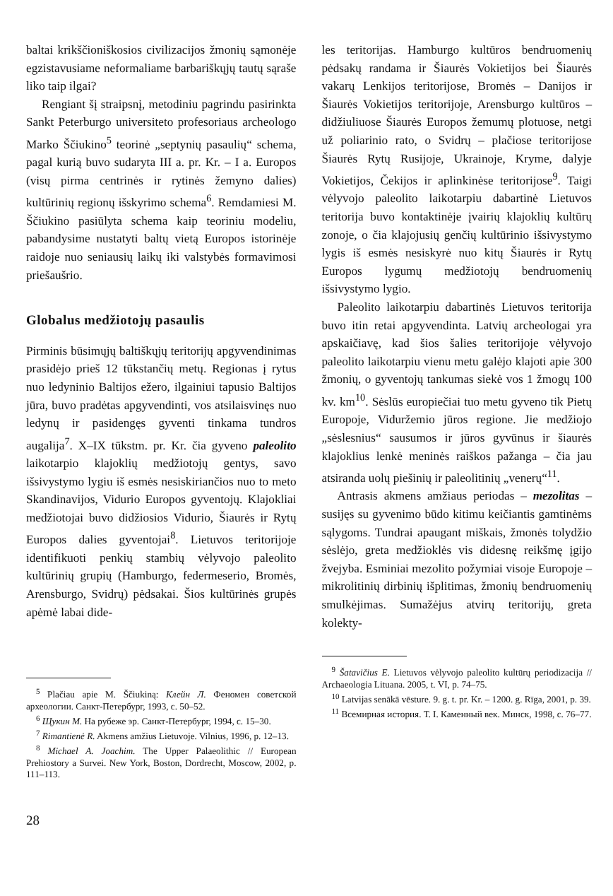baltai krikščioniškosios civilizacijos žmonių sąmonėje egzistavusiame neformaliame barbariškųjų tautų sąraše liko taip ilgai?
Rengiant šį straipsnį, metodiniu pagrindu pasirinkta Sankt Peterburgo universiteto profesoriaus archeologo Marko Ščiukino<sup>5</sup> teorinė „septynių pasaulių“ schema, pagal kurią buvo sudaryta III a. pr. Kr. – I a. Europos (visų pirma centrinės ir rytinės žemyno dalies) kultūrinių regionų išskyrimo schema<sup>6</sup>. Remdamiesi M. Ščiukino pasiūlyta schema kaip teoriniu modeliu, pabandysime nustatyti baltų vietą Europos istorinėje raidoje nuo seniausių laikų iki valstybės formavimosi priešaušrio.
Globalus medžiotojų pasaulis
Pirminis būsimųjų baltiškųjų teritorijų apgyvendinimas prasidėjo prieš 12 tūkstančių metų. Regionas į rytus nuo ledyninio Baltijos ežero, ilgainiui tapusio Baltijos jūra, buvo pradėtas apgyvendinti, vos atsilaisvinęs nuo ledynų ir pasidengęs gyventi tinkama tundros augalija<sup>7</sup>. X–IX tūkstm. pr. Kr. čia gyveno paleolito laikotarpio klajoklių medžiotojų gentys, savo išsivystymo lygiu iš esmės nesiskiriančios nuo to meto Skandinavijos, Vidurio Europos gyventojų. Klajokliai medžiotojai buvo didžiosios Vidurio, Šiaurės ir Rytų Europos dalies gyventojai<sup>8</sup>. Lietuvos teritorijoje identifikuoti penkių stambių vėlyvojo paleolito kultūrinių grupių (Hamburgo, federmeserio, Bromės, Arensburgo, Svidrų) pėdsakai. Šios kultūrinės grupės apėmė labai dide-
<sup>5</sup> Plačiau apie M. Ščiukiną: Клейн Л. Феномен советской археологии. Санкт-Петербург, 1993, с. 50–52.
<sup>6</sup> Щукин М. На рубеже эр. Санкт-Петербург, 1994, с. 15–30.
<sup>7</sup> Rimantienė R. Akmens amžius Lietuvoje. Vilnius, 1996, p. 12–13.
<sup>8</sup> Michael A. Joachim. The Upper Palaeolithic // European Prehiostory a Survei. New York, Boston, Dordrecht, Moscow, 2002, p. 111–113.
les teritorijas. Hamburgo kultūros bendruomenių pėdsakų randama ir Šiaurės Vokietijos bei Šiaurės vakarų Lenkijos teritorijose, Bromės – Danijos ir Šiaurės Vokietijos teritorijoje, Arensburgo kultūros – didžiuliuose Šiaurės Europos žemumų plotuose, netgi už poliarinio rato, o Svidrų – plačiose teritorijose Šiaurės Rytų Rusijoje, Ukrainoje, Kryme, dalyje Vokietijos, Čekijos ir aplinkinėse teritorijose<sup>9</sup>. Taigi vėlyvojo paleolito laikotarpiu dabartinė Lietuvos teritorija buvo kontaktinėje įvairių klajoklių kultūrų zonoje, o čia klajojusių genčių kultūrinio išsivystymo lygis iš esmės nesiskyrė nuo kitų Šiaurės ir Rytų Europos lygumų medžiotojų bendruomenių išsivystymo lygio.
Paleolito laikotarpiu dabartinės Lietuvos teritorija buvo itin retai apgyvendinta. Latvių archeologai yra apskaičiavę, kad šios šalies teritorijoje vėlyvojo paleolito laikotarpiu vienu metu galėjo klajoti apie 300 žmonių, o gyventojų tankumas siekė vos 1 žmogų 100 kv. km<sup>10</sup>. Sėslūs europiečiai tuo metu gyveno tik Pietų Europoje, Viduržemio jūros regione. Jie medžiojo „sėslesnius“ sausumos ir jūros gyvūnus ir šiaurės klajoklius lenkė meninės raiškos pažanga – čia jau atsiranda uolų piešinių ir paleolitinių „venerų“<sup>11</sup>.
Antrasis akmens amžiaus periodas – mezolitas – susijęs su gyvenimo būdo kitimu keičiantis gamtinėms sąlygoms. Tundrai apaugant miškais, žmonės tolydžio sėslėjo, greta medžioklės vis didesnę reikšmę įgijo žvejyba. Esminiai mezolito požymiai visoje Europoje – mikrolitinių dirbinių išplitimas, žmonių bendruomenių smulkėjimas. Sumažėjus atvirų teritorijų, greta kolekty-
<sup>9</sup> Šatavičius E. Lietuvos vėlyvojo paleolito kultūrų periodizacija // Archaeologia Lituana. 2005, t. VI, p. 74–75.
<sup>10</sup> Latvijas senākā vēsture. 9. g. t. pr. Kr. – 1200. g. Rīga, 2001, p. 39.
<sup>11</sup> Всемирная история. Т. I. Каменный век. Минск, 1998, с. 76–77.
28